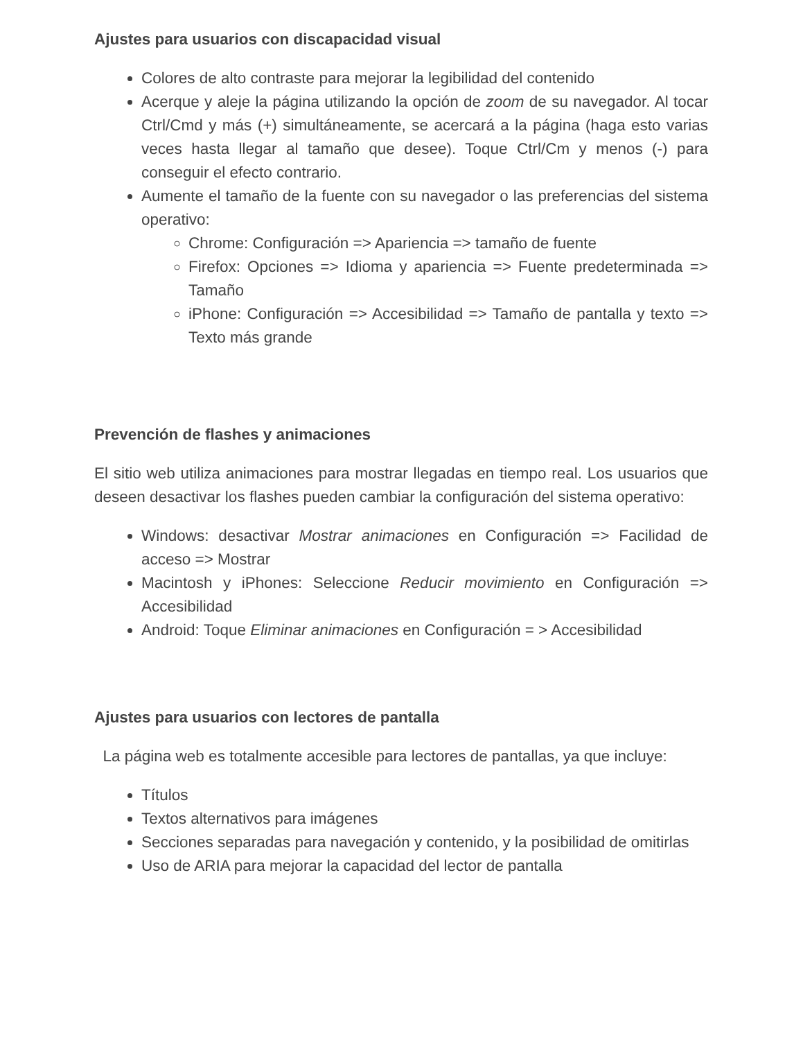Ajustes para usuarios con discapacidad visual
Colores de alto contraste para mejorar la legibilidad del contenido
Acerque y aleje la página utilizando la opción de zoom de su navegador. Al tocar Ctrl/Cmd y más (+) simultáneamente, se acercará a la página (haga esto varias veces hasta llegar al tamaño que desee). Toque Ctrl/Cm y menos (-) para conseguir el efecto contrario.
Aumente el tamaño de la fuente con su navegador o las preferencias del sistema operativo:
Chrome: Configuración => Apariencia => tamaño de fuente
Firefox: Opciones => Idioma y apariencia => Fuente predeterminada => Tamaño
iPhone: Configuración => Accesibilidad => Tamaño de pantalla y texto => Texto más grande
Prevención de flashes y animaciones
El sitio web utiliza animaciones para mostrar llegadas en tiempo real. Los usuarios que deseen desactivar los flashes pueden cambiar la configuración del sistema operativo:
Windows: desactivar Mostrar animaciones en Configuración => Facilidad de acceso => Mostrar
Macintosh y iPhones: Seleccione Reducir movimiento en Configuración => Accesibilidad
Android: Toque Eliminar animaciones en Configuración = > Accesibilidad
Ajustes para usuarios con lectores de pantalla
La página web es totalmente accesible para lectores de pantallas, ya que incluye:
Títulos
Textos alternativos para imágenes
Secciones separadas para navegación y contenido, y la posibilidad de omitirlas
Uso de ARIA para mejorar la capacidad del lector de pantalla